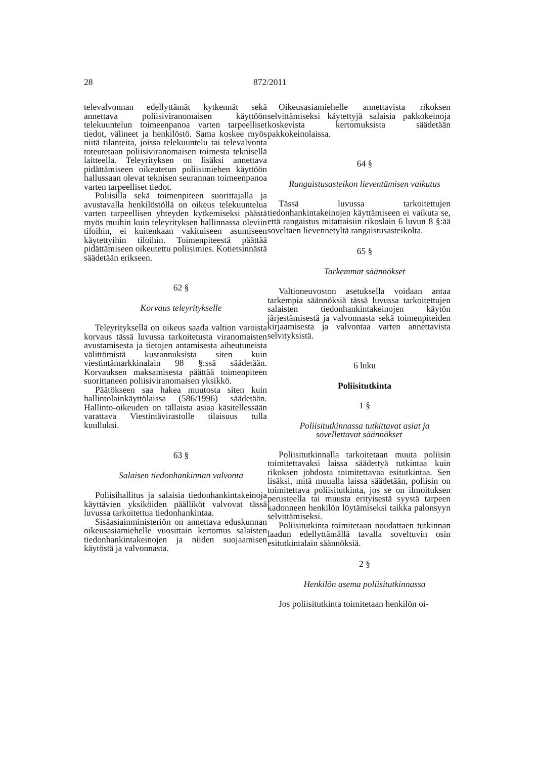28 872/2011
televalvonnan edellyttämät kytkennät sekä annettava poliisiviranomaisen käyttöön telekuuntelun toimeenpanoa varten tarpeelliset tiedot, välineet ja henkilöstö. Sama koskee myös niitä tilanteita, joissa telekuuntelu tai televalvonta toteutetaan poliisiviranomaisen toimesta teknisellä laitteella. Teleyrityksen on lisäksi annettava pidättämiseen oikeutetun poliisimiehen käyttöön hallussaan olevat teknisen seurannan toimeenpanoa varten tarpeelliset tiedot.
Poliisilla sekä toimenpiteen suorittajalla ja avustavalla henkilöstöllä on oikeus telekuuntelua varten tarpeellisen yhteyden kytkemiseksi päästä myös muihin kuin teleyrityksen hallinnassa oleviin tiloihin, ei kuitenkaan vakituiseen asumiseen käytettyihin tiloihin. Toimenpiteestä päättää pidättämiseen oikeutettu poliisimies. Kotietsinnästä säädetään erikseen.
62 §
Korvaus teleyritykselle
Teleyrityksellä on oikeus saada valtion varoista korvaus tässä luvussa tarkoitetusta viranomaisten avustamisesta ja tietojen antamisesta aiheutuneista välittömistä kustannuksista siten kuin viestintämarkkinalain 98 §:ssä säädetään. Korvauksen maksamisesta päättää toimenpiteen suorittaneen poliisiviranomaisen yksikkö.
Päätökseen saa hakea muutosta siten kuin hallintolainkäyttölaissa (586/1996) säädetään. Hallinto-oikeuden on tällaista asiaa käsitellessään varattava Viestintävirastolle tilaisuus tulla kuulluksi.
63 §
Salaisen tiedonhankinnan valvonta
Poliisihallitus ja salaisia tiedonhankintakeinoja käyttävien yksiköiden päälliköt valvovat tässä luvussa tarkoitettua tiedonhankintaa.
Sisäasiainministeriön on annettava eduskunnan oikeusasiamiehelle vuosittain kertomus salaisten tiedonhankintakeinojen ja niiden suojaamisen käytöstä ja valvonnasta.
Oikeusasiamiehelle annettavista rikoksen selvittämiseksi käytettyjä salaisia pakkokeinoja koskevista kertomuksista säädetään pakkokeinolaissa.
64 §
Rangaistusasteikon lieventämisen vaikutus
Tässä luvussa tarkoitettujen tiedonhankintakeinojen käyttämiseen ei vaikuta se, että rangaistus mitattaisiin rikoslain 6 luvun 8 §:ää soveltaen lievennetyltä rangaistusasteikolta.
65 §
Tarkemmat säännökset
Valtioneuvoston asetuksella voidaan antaa tarkempia säännöksiä tässä luvussa tarkoitettujen salaisten tiedonhankintakeinojen käytön järjestämisestä ja valvonnasta sekä toimenpiteiden kirjaamisesta ja valvontaa varten annettavista selvityksistä.
6 luku
Poliisitutkinta
1 §
Poliisitutkinnassa tutkittavat asiat ja
sovellettavat säännökset
Poliisitutkinnalla tarkoitetaan muuta poliisin toimitettavaksi laissa säädettyä tutkintaa kuin rikoksen johdosta toimitettavaa esitutkintaa. Sen lisäksi, mitä muualla laissa säädetään, poliisin on toimitettava poliisitutkinta, jos se on ilmoituksen perusteella tai muusta erityisestä syystä tarpeen kadonneen henkilön löytämiseksi taikka palonsyyn selvittämiseksi.
Poliisitutkinta toimitetaan noudattaen tutkinnan laadun edellyttämällä tavalla soveltuvin osin esitutkintalain säännöksiä.
2 §
Henkilön asema poliisitutkinnassa
Jos poliisitutkinta toimitetaan henkilön oi-